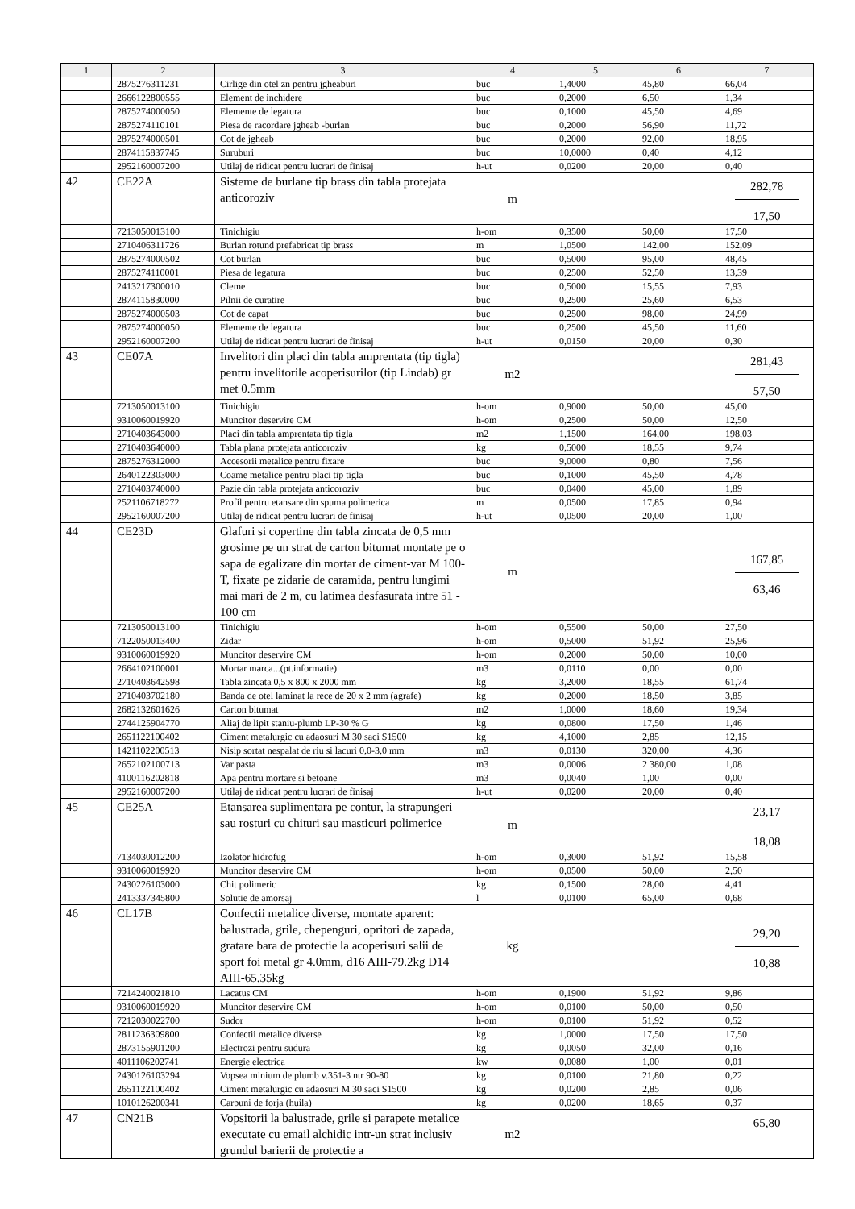| 1 | 2 | 3 | 4 | 5 | 6 | 7 |
| --- | --- | --- | --- | --- | --- | --- |
| | 2875276311231 | Cirlige din otel zn pentru jgheaburi | buc | 1,4000 | 45,80 | 66,04 |
| | 2666122800555 | Element de inchidere | buc | 0,2000 | 6,50 | 1,34 |
| | 2875274000050 | Elemente de legatura | buc | 0,1000 | 45,50 | 4,69 |
| | 2875274110101 | Piesa de racordare jgheab -burlan | buc | 0,2000 | 56,90 | 11,72 |
| | 2875274000501 | Cot de jgheab | buc | 0,2000 | 92,00 | 18,95 |
| | 2874115837745 | Suruburi | buc | 10,0000 | 0,40 | 4,12 |
| | 2952160007200 | Utilaj de ridicat pentru lucrari de finisaj | h-ut | 0,0200 | 20,00 | 0,40 |
| 42 | CE22A | Sisteme de burlane tip brass din tabla protejata anticoroziv | m | | | 282,78 17,50 |
| | 7213050013100 | Tinichigiu | h-om | 0,3500 | 50,00 | 17,50 |
| | 2710406311726 | Burlan rotund prefabricat tip brass | m | 1,0500 | 142,00 | 152,09 |
| | 2875274000502 | Cot burlan | buc | 0,5000 | 95,00 | 48,45 |
| | 2875274110001 | Piesa de legatura | buc | 0,2500 | 52,50 | 13,39 |
| | 2413217300010 | Cleme | buc | 0,5000 | 15,55 | 7,93 |
| | 2874115830000 | Pilnii de curatire | buc | 0,2500 | 25,60 | 6,53 |
| | 2875274000503 | Cot de capat | buc | 0,2500 | 98,00 | 24,99 |
| | 2875274000050 | Elemente de legatura | buc | 0,2500 | 45,50 | 11,60 |
| | 2952160007200 | Utilaj de ridicat pentru lucrari de finisaj | h-ut | 0,0150 | 20,00 | 0,30 |
| 43 | CE07A | Invelitori din placi din tabla amprentata (tip tigla) pentru invelitorile acoperisurilor (tip Lindab) gr met 0.5mm | m2 | | | 281,43 57,50 |
| | 7213050013100 | Tinichigiu | h-om | 0,9000 | 50,00 | 45,00 |
| | 9310060019920 | Muncitor deservire CM | h-om | 0,2500 | 50,00 | 12,50 |
| | 2710403643000 | Placi din tabla amprentata tip tigla | m2 | 1,1500 | 164,00 | 198,03 |
| | 2710403640000 | Tabla plana protejata anticoroziv | kg | 0,5000 | 18,55 | 9,74 |
| | 2875276312000 | Accesorii metalice pentru fixare | buc | 9,0000 | 0,80 | 7,56 |
| | 2640122303000 | Coame metalice pentru placi tip tigla | buc | 0,1000 | 45,50 | 4,78 |
| | 2710403740000 | Pazie din tabla protejata anticoroziv | buc | 0,0400 | 45,00 | 1,89 |
| | 2521106718272 | Profil pentru etansare din spuma polimerica | m | 0,0500 | 17,85 | 0,94 |
| | 2952160007200 | Utilaj de ridicat pentru lucrari de finisaj | h-ut | 0,0500 | 20,00 | 1,00 |
| 44 | CE23D | Glafuri si copertine din tabla zincata de 0,5 mm grosime pe un strat de carton bitumat montate pe o sapa de egalizare din mortar de ciment-var M 100-T, fixate pe zidarie de caramida, pentru lungimi mai mari de 2 m, cu latimea desfasurata intre 51 - 100 cm | m | | | 167,85 63,46 |
| | 7213050013100 | Tinichigiu | h-om | 0,5500 | 50,00 | 27,50 |
| | 7122050013400 | Zidar | h-om | 0,5000 | 51,92 | 25,96 |
| | 9310060019920 | Muncitor deservire CM | h-om | 0,2000 | 50,00 | 10,00 |
| | 2664102100001 | Mortar marca...(pt.informatie) | m3 | 0,0110 | 0,00 | 0,00 |
| | 2710403642598 | Tabla zincata 0,5 x 800 x 2000 mm | kg | 3,2000 | 18,55 | 61,74 |
| | 2710403702180 | Banda de otel laminat la rece de 20 x 2 mm (agrafe) | kg | 0,2000 | 18,50 | 3,85 |
| | 2682132601626 | Carton bitumat | m2 | 1,0000 | 18,60 | 19,34 |
| | 2744125904770 | Aliaj de lipit staniu-plumb LP-30 % G | kg | 0,0800 | 17,50 | 1,46 |
| | 2651122100402 | Ciment metalurgic cu adaosuri M 30 saci S1500 | kg | 4,1000 | 2,85 | 12,15 |
| | 1421102200513 | Nisip sortat nespalat de riu si lacuri 0,0-3,0 mm | m3 | 0,0130 | 320,00 | 4,36 |
| | 2652102100713 | Var pasta | m3 | 0,0006 | 2 380,00 | 1,08 |
| | 4100116202818 | Apa pentru mortare si betoane | m3 | 0,0040 | 1,00 | 0,00 |
| | 2952160007200 | Utilaj de ridicat pentru lucrari de finisaj | h-ut | 0,0200 | 20,00 | 0,40 |
| 45 | CE25A | Etansarea suplimentara pe contur, la strapungeri sau rosturi cu chituri sau masticuri polimerice | m | | | 23,17 18,08 |
| | 7134030012200 | Izolator hidrofug | h-om | 0,3000 | 51,92 | 15,58 |
| | 9310060019920 | Muncitor deservire CM | h-om | 0,0500 | 50,00 | 2,50 |
| | 2430226103000 | Chit polimeric | kg | 0,1500 | 28,00 | 4,41 |
| | 2413337345800 | Solutie de amorsaj | l | 0,0100 | 65,00 | 0,68 |
| 46 | CL17B | Confectii metalice diverse, montate aparent: balustrada, grile, chepenguri, opritori de zapada, gratare bara de protectie la acoperisuri salii de sport foi metal gr 4.0mm, d16 AIII-79.2kg D14 AIII-65.35kg | kg | | | 29,20 10,88 |
| | 7214240021810 | Lacatus CM | h-om | 0,1900 | 51,92 | 9,86 |
| | 9310060019920 | Muncitor deservire CM | h-om | 0,0100 | 50,00 | 0,50 |
| | 7212030022700 | Sudor | h-om | 0,0100 | 51,92 | 0,52 |
| | 2811236309800 | Confectii metalice diverse | kg | 1,0000 | 17,50 | 17,50 |
| | 2873155901200 | Electrozi pentru sudura | kg | 0,0050 | 32,00 | 0,16 |
| | 4011106202741 | Energie electrica | kw | 0,0080 | 1,00 | 0,01 |
| | 2430126103294 | Vopsea minium de plumb v.351-3 ntr 90-80 | kg | 0,0100 | 21,80 | 0,22 |
| | 2651122100402 | Ciment metalurgic cu adaosuri M 30 saci S1500 | kg | 0,0200 | 2,85 | 0,06 |
| | 1010126200341 | Carbuni de forja (huila) | kg | 0,0200 | 18,65 | 0,37 |
| 47 | CN21B | Vopsitorii la balustrade, grile si parapete metalice executate cu email alchidic intr-un strat inclusiv grundul barierii de protectie a | m2 | | | 65,80 |